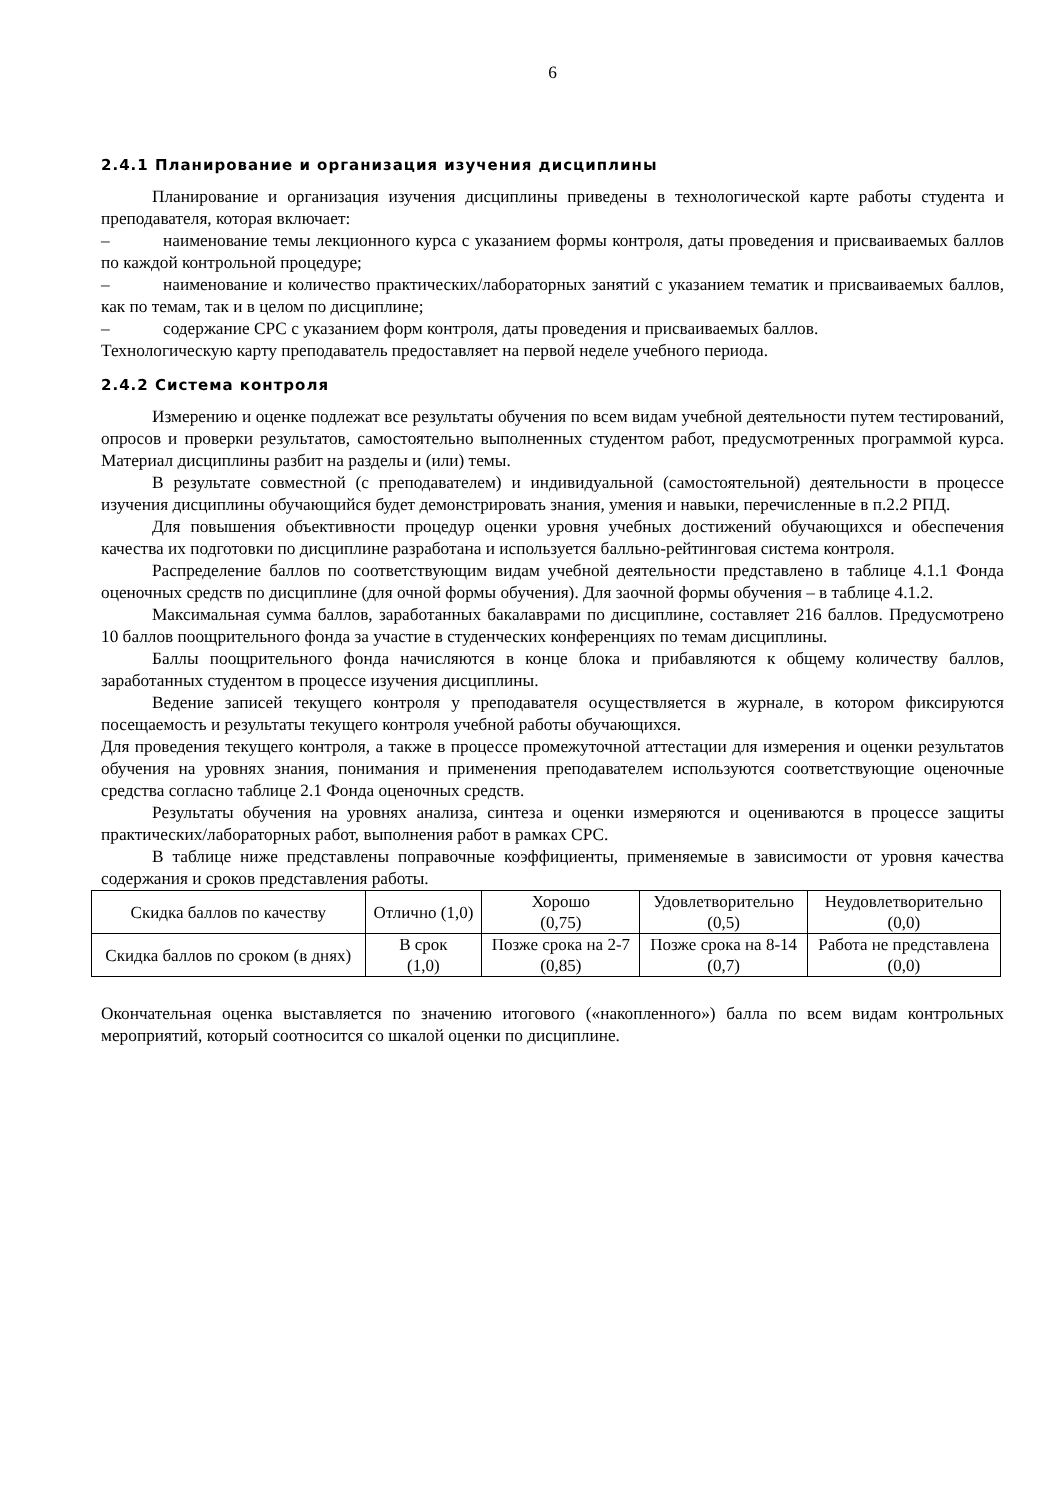6
2.4.1 Планирование и организация изучения дисциплины
Планирование и организация изучения дисциплины приведены в технологической карте работы студента и преподавателя, которая включает:
– наименование темы лекционного курса с указанием формы контроля, даты проведения и присваиваемых баллов по каждой контрольной процедуре;
– наименование и количество практических/лабораторных занятий с указанием тематик и присваиваемых баллов, как по темам, так и в целом по дисциплине;
– содержание СРС с указанием форм контроля, даты проведения и присваиваемых баллов.
Технологическую карту преподаватель предоставляет на первой неделе учебного периода.
2.4.2 Система контроля
Измерению и оценке подлежат все результаты обучения по всем видам учебной деятельности путем тестирований, опросов и проверки результатов, самостоятельно выполненных студентом работ, предусмотренных программой курса. Материал дисциплины разбит на разделы и (или) темы.
В результате совместной (с преподавателем) и индивидуальной (самостоятельной) деятельности в процессе изучения дисциплины обучающийся будет демонстрировать знания, умения и навыки, перечисленные в п.2.2 РПД.
Для повышения объективности процедур оценки уровня учебных достижений обучающихся и обеспечения качества их подготовки по дисциплине разработана и используется балльно-рейтинговая система контроля.
Распределение баллов по соответствующим видам учебной деятельности представлено в таблице 4.1.1 Фонда оценочных средств по дисциплине (для очной формы обучения). Для заочной формы обучения – в таблице 4.1.2.
Максимальная сумма баллов, заработанных бакалаврами по дисциплине, составляет 216 баллов. Предусмотрено 10 баллов поощрительного фонда за участие в студенческих конференциях по темам дисциплины.
Баллы поощрительного фонда начисляются в конце блока и прибавляются к общему количеству баллов, заработанных студентом в процессе изучения дисциплины.
Ведение записей текущего контроля у преподавателя осуществляется в журнале, в котором фиксируются посещаемость и результаты текущего контроля учебной работы обучающихся.
Для проведения текущего контроля, а также в процессе промежуточной аттестации для измерения и оценки результатов обучения на уровнях знания, понимания и применения преподавателем используются соответствующие оценочные средства согласно таблице 2.1 Фонда оценочных средств.
Результаты обучения на уровнях анализа, синтеза и оценки измеряются и оцениваются в процессе защиты практических/лабораторных работ, выполнения работ в рамках СРС.
В таблице ниже представлены поправочные коэффициенты, применяемые в зависимости от уровня качества содержания и сроков представления работы.
| Скидка баллов по качеству | Отлично (1,0) | Хорошо (0,75) | Удовлетворительно (0,5) | Неудовлетворительно (0,0) |
| Скидка баллов по сроком (в днях) | В срок (1,0) | Позже срока на 2-7 (0,85) | Позже срока на 8-14 (0,7) | Работа не представлена (0,0) |
Окончательная оценка выставляется по значению итогового («накопленного») балла по всем видам контрольных мероприятий, который соотносится со шкалой оценки по дисциплине.